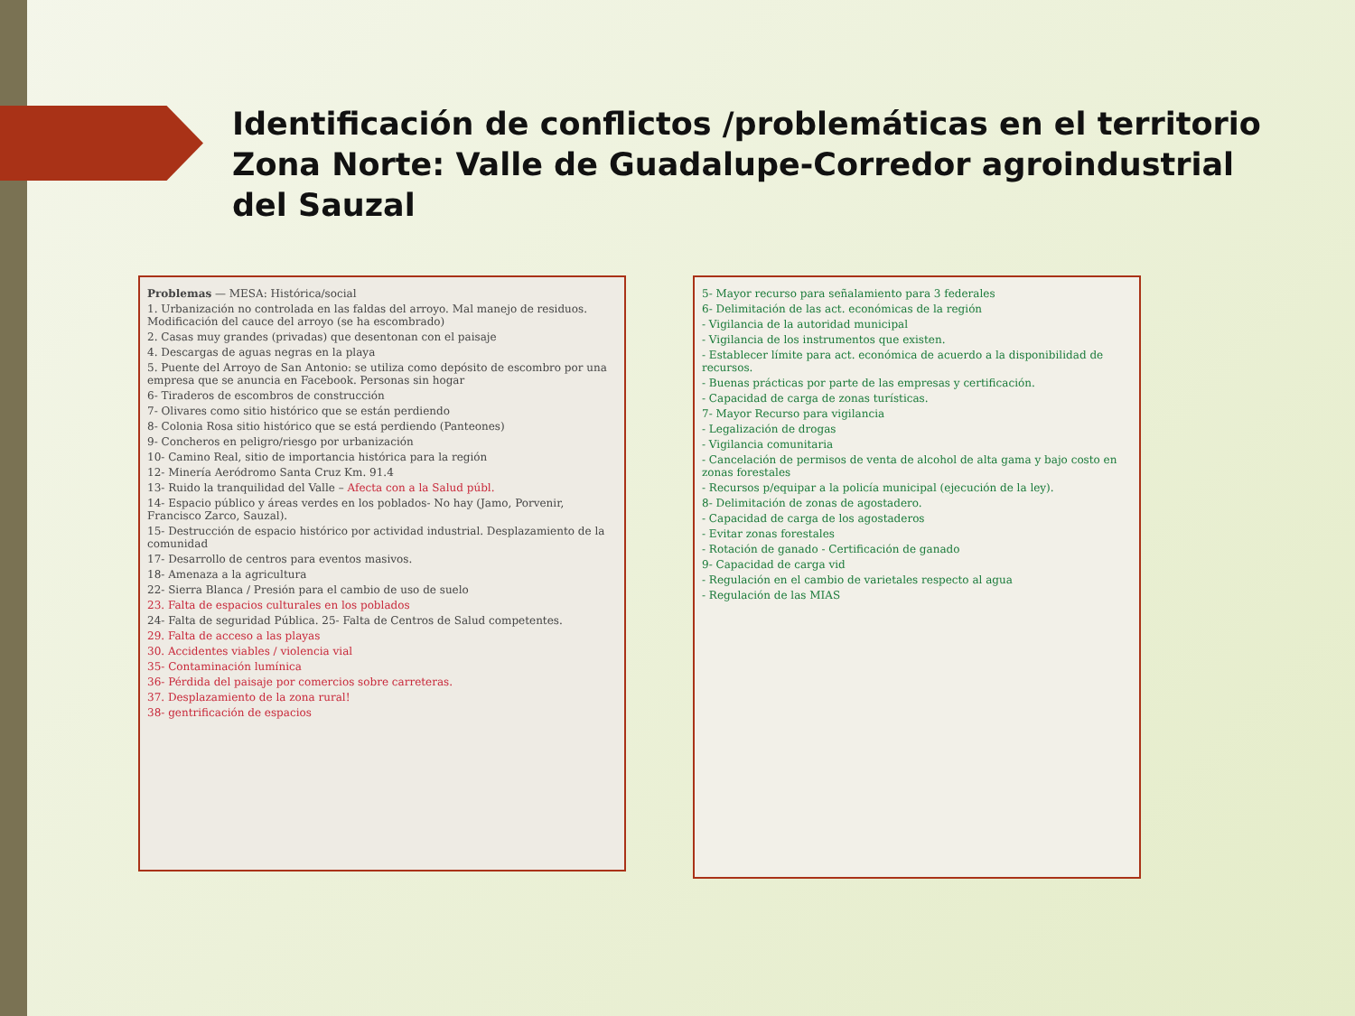Identificación de conflictos /problemáticas en el territorio Zona Norte: Valle de Guadalupe-Corredor agroindustrial del Sauzal
Problemas — MESA: Histórica/social
1. Urbanización no controlada en las faldas del arroyo. Mal manejo de residuos. Modificación del cauce del arroyo (se ha escombrado)
2. Casas muy grandes (privadas) que desentonan con el paisaje
4. Descargas de aguas negras en la playa
5. Puente del Arroyo de San Antonio: se utiliza como depósito de escombro por una empresa que se anuncia en Facebook. Personas sin hogar
6- Tiraderos de escombros de construcción
7- Olivares como sitio histórico que se están perdiendo
8- Colonia Rosa sitio histórico que se está perdiendo (Panteones)
9- Concheros en peligro/riesgo por urbanización
10- Camino Real, sitio de importancia histórica para la región
12- Minería Aeródromo Santa Cruz Km. 91.4
13- Ruido la tranquilidad del Valle – Afecta con a la Salud públ.
14- Espacio público y áreas verdes en los poblados- No hay (Jamo, Porvenir, Francisco Zarco, Sauzal).
15- Destrucción de espacio histórico por actividad industrial. Desplazamiento de la comunidad
17- Desarrollo de centros para eventos masivos.
18- Amenaza a la agricultura
22- Sierra Blanca / Presión para el cambio de uso de suelo
23. Falta de espacios culturales en los poblados
24- Falta de seguridad Pública. 25- Falta de Centros de Salud competentes.
29. Falta de acceso a las playas
30. Accidentes viables / violencia vial
35- Contaminación lumínica
36- Pérdida del paisaje por comercios sobre carreteras.
37. Desplazamiento de la zona rural!
38- gentrificación de espacios
5- Mayor recurso para señalamiento para 3 federales
6- Delimitación de las act. económicas de la región
- Vigilancia de la autoridad municipal
- Vigilancia de los instrumentos que existen.
- Establecer límite para act. económica de acuerdo a la disponibilidad de recursos.
- Buenas prácticas por parte de las empresas y certificación.
- Capacidad de carga de zonas turísticas.
7- Mayor Recurso para vigilancia
- Legalización de drogas
- Vigilancia comunitaria
- Cancelación de permisos de venta de alcohol de alta gama y bajo costo en zonas forestales
- Recursos p/equipar a la policía municipal (ejecución de la ley).
8- Delimitación de zonas de agostadero.
- Capacidad de carga de los agostaderos
- Evitar zonas forestales
- Rotación de ganado - Certificación de ganado
9- Capacidad de carga vid
- Regulación en el cambio de varietales respecto al agua
- Regulación de las MIAS